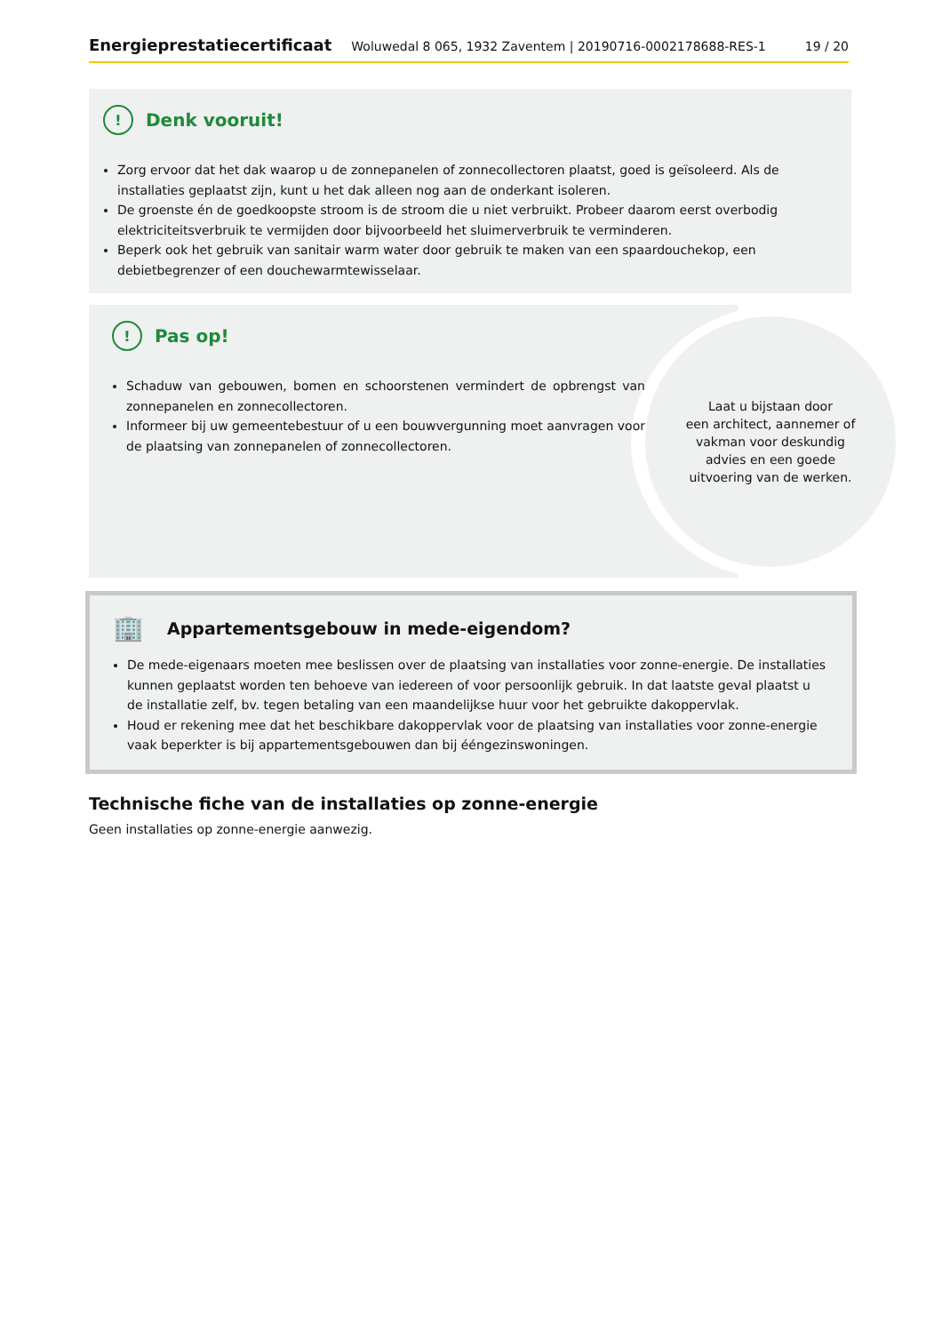Energieprestatiecertificaat Woluwedal 8 065, 1932 Zaventem | 20190716-0002178688-RES-1 19 / 20
! Denk vooruit!
Zorg ervoor dat het dak waarop u de zonnepanelen of zonnecollectoren plaatst, goed is geïsoleerd. Als de installaties geplaatst zijn, kunt u het dak alleen nog aan de onderkant isoleren.
De groenste én de goedkoopste stroom is de stroom die u niet verbruikt. Probeer daarom eerst overbodig elektriciteitsverbruik te vermijden door bijvoorbeeld het sluimerverbruik te verminderen.
Beperk ook het gebruik van sanitair warm water door gebruik te maken van een spaardouchekop, een debietbegrenzer of een douchewarmtewisselaar.
! Pas op!
Schaduw van gebouwen, bomen en schoorstenen vermindert de opbrengst van zonnepanelen en zonnecollectoren.
Informeer bij uw gemeentebestuur of u een bouwvergunning moet aanvragen voor de plaatsing van zonnepanelen of zonnecollectoren.
Laat u bijstaan door
een architect, aannemer of
vakman voor deskundig
advies en een goede
uitvoering van de werken.
🏢 Appartementsgebouw in mede-eigendom?
De mede-eigenaars moeten mee beslissen over de plaatsing van installaties voor zonne-energie. De installaties kunnen geplaatst worden ten behoeve van iedereen of voor persoonlijk gebruik. In dat laatste geval plaatst u de installatie zelf, bv. tegen betaling van een maandelijkse huur voor het gebruikte dakoppervlak.
Houd er rekening mee dat het beschikbare dakoppervlak voor de plaatsing van installaties voor zonne-energie vaak beperkter is bij appartementsgebouwen dan bij ééngezinswoningen.
Technische fiche van de installaties op zonne-energie
Geen installaties op zonne-energie aanwezig.